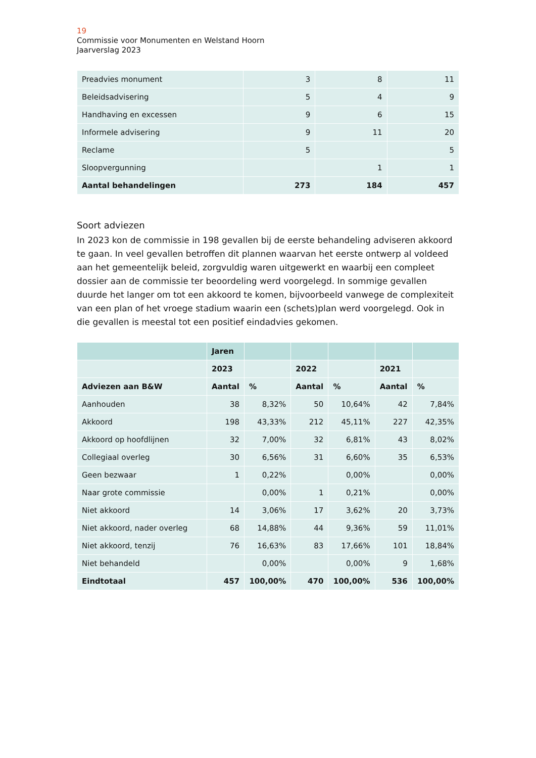19
Commissie voor Monumenten en Welstand Hoorn
Jaarverslag 2023
| Preadvies monument | 3 | 8 | 11 |
| Beleidsadvisering | 5 | 4 | 9 |
| Handhaving en excessen | 9 | 6 | 15 |
| Informele advisering | 9 | 11 | 20 |
| Reclame | 5 | | 5 |
| Sloopvergunning | | 1 | 1 |
| Aantal behandelingen | 273 | 184 | 457 |
Soort adviezen
In 2023 kon de commissie in 198 gevallen bij de eerste behandeling adviseren akkoord te gaan. In veel gevallen betroffen dit plannen waarvan het eerste ontwerp al voldeed aan het gemeentelijk beleid, zorgvuldig waren uitgewerkt en waarbij een compleet dossier aan de commissie ter beoordeling werd voorgelegd. In sommige gevallen duurde het langer om tot een akkoord te komen, bijvoorbeeld vanwege de complexiteit van een plan of het vroege stadium waarin een (schets)plan werd voorgelegd. Ook in die gevallen is meestal tot een positief eindadvies gekomen.
| | Jaren | | | | | |
| --- | --- | --- | --- | --- | --- | --- |
| | 2023 | | 2022 | | 2021 | |
| Adviezen aan B&W | Aantal | % | Aantal | % | Aantal | % |
| Aanhouden | 38 | 8,32% | 50 | 10,64% | 42 | 7,84% |
| Akkoord | 198 | 43,33% | 212 | 45,11% | 227 | 42,35% |
| Akkoord op hoofdlijnen | 32 | 7,00% | 32 | 6,81% | 43 | 8,02% |
| Collegiaal overleg | 30 | 6,56% | 31 | 6,60% | 35 | 6,53% |
| Geen bezwaar | 1 | 0,22% | | 0,00% | | 0,00% |
| Naar grote commissie | | 0,00% | 1 | 0,21% | | 0,00% |
| Niet akkoord | 14 | 3,06% | 17 | 3,62% | 20 | 3,73% |
| Niet akkoord, nader overleg | 68 | 14,88% | 44 | 9,36% | 59 | 11,01% |
| Niet akkoord, tenzij | 76 | 16,63% | 83 | 17,66% | 101 | 18,84% |
| Niet behandeld | | 0,00% | | 0,00% | 9 | 1,68% |
| Eindtotaal | 457 | 100,00% | 470 | 100,00% | 536 | 100,00% |